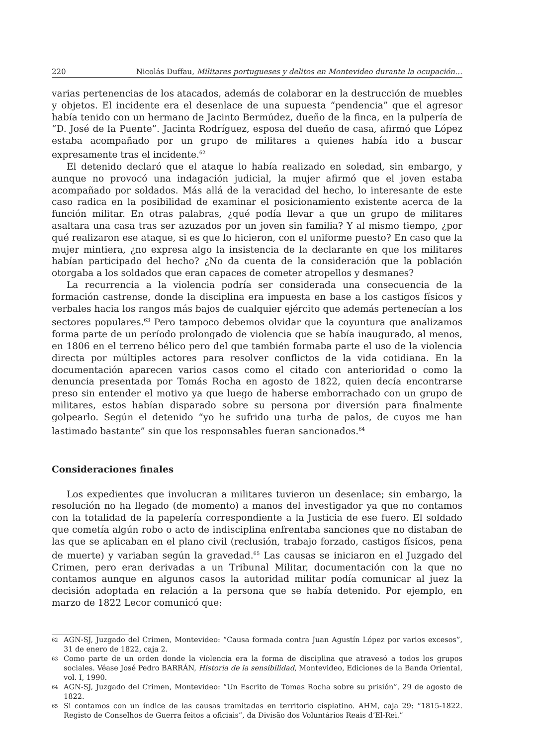220 Nicolás Duffau, Militares portugueses y delitos en Montevideo durante la ocupación…
varias pertenencias de los atacados, además de colaborar en la destrucción de muebles y objetos. El incidente era el desenlace de una supuesta “pendencia” que el agresor había tenido con un hermano de Jacinto Bermúdez, dueño de la finca, en la pulpería de “D. José de la Puente”. Jacinta Rodríguez, esposa del dueño de casa, afirmó que López estaba acompañado por un grupo de militares a quienes había ido a buscar expresamente tras el incidente.<sup>62</sup>
El detenido declaró que el ataque lo había realizado en soledad, sin embargo, y aunque no provocó una indagación judicial, la mujer afirmó que el joven estaba acompañado por soldados. Más allá de la veracidad del hecho, lo interesante de este caso radica en la posibilidad de examinar el posicionamiento existente acerca de la función militar. En otras palabras, ¿qué podía llevar a que un grupo de militares asaltara una casa tras ser azuzados por un joven sin familia? Y al mismo tiempo, ¿por qué realizaron ese ataque, si es que lo hicieron, con el uniforme puesto? En caso que la mujer mintiera, ¿no expresa algo la insistencia de la declarante en que los militares habían participado del hecho? ¿No da cuenta de la consideración que la población otorgaba a los soldados que eran capaces de cometer atropellos y desmanes?
La recurrencia a la violencia podría ser considerada una consecuencia de la formación castrense, donde la disciplina era impuesta en base a los castigos físicos y verbales hacia los rangos más bajos de cualquier ejército que además pertenecían a los sectores populares.<sup>63</sup> Pero tampoco debemos olvidar que la coyuntura que analizamos forma parte de un período prolongado de violencia que se había inaugurado, al menos, en 1806 en el terreno bélico pero del que también formaba parte el uso de la violencia directa por múltiples actores para resolver conflictos de la vida cotidiana. En la documentación aparecen varios casos como el citado con anterioridad o como la denuncia presentada por Tomás Rocha en agosto de 1822, quien decía encontrarse preso sin entender el motivo ya que luego de haberse emborrachado con un grupo de militares, estos habían disparado sobre su persona por diversión para finalmente golpearlo. Según el detenido “yo he sufrido una turba de palos, de cuyos me han lastimado bastante” sin que los responsables fueran sancionados.<sup>64</sup>
Consideraciones finales
Los expedientes que involucran a militares tuvieron un desenlace; sin embargo, la resolución no ha llegado (de momento) a manos del investigador ya que no contamos con la totalidad de la papelería correspondiente a la Justicia de ese fuero. El soldado que cometía algún robo o acto de indisciplina enfrentaba sanciones que no distaban de las que se aplicaban en el plano civil (reclusión, trabajo forzado, castigos físicos, pena de muerte) y variaban según la gravedad.<sup>65</sup> Las causas se iniciaron en el Juzgado del Crimen, pero eran derivadas a un Tribunal Militar, documentación con la que no contamos aunque en algunos casos la autoridad militar podía comunicar al juez la decisión adoptada en relación a la persona que se había detenido. Por ejemplo, en marzo de 1822 Lecor comunicó que:
62
AGN-SJ, Juzgado del Crimen, Montevideo: “Causa formada contra Juan Agustín López por varios excesos”, 31 de enero de 1822, caja 2.
63
Como parte de un orden donde la violencia era la forma de disciplina que atravesó a todos los grupos sociales. Véase José Pedro BARRÁN, Historia de la sensibilidad, Montevideo, Ediciones de la Banda Oriental, vol. I, 1990.
64
AGN-SJ, Juzgado del Crimen, Montevideo: “Un Escrito de Tomas Rocha sobre su prisión”, 29 de agosto de 1822.
65
Si contamos con un índice de las causas tramitadas en territorio cisplatino. AHM, caja 29: “1815-1822. Registo de Conselhos de Guerra feitos a oficiais”, da Divisão dos Voluntários Reais d’El-Rei.”